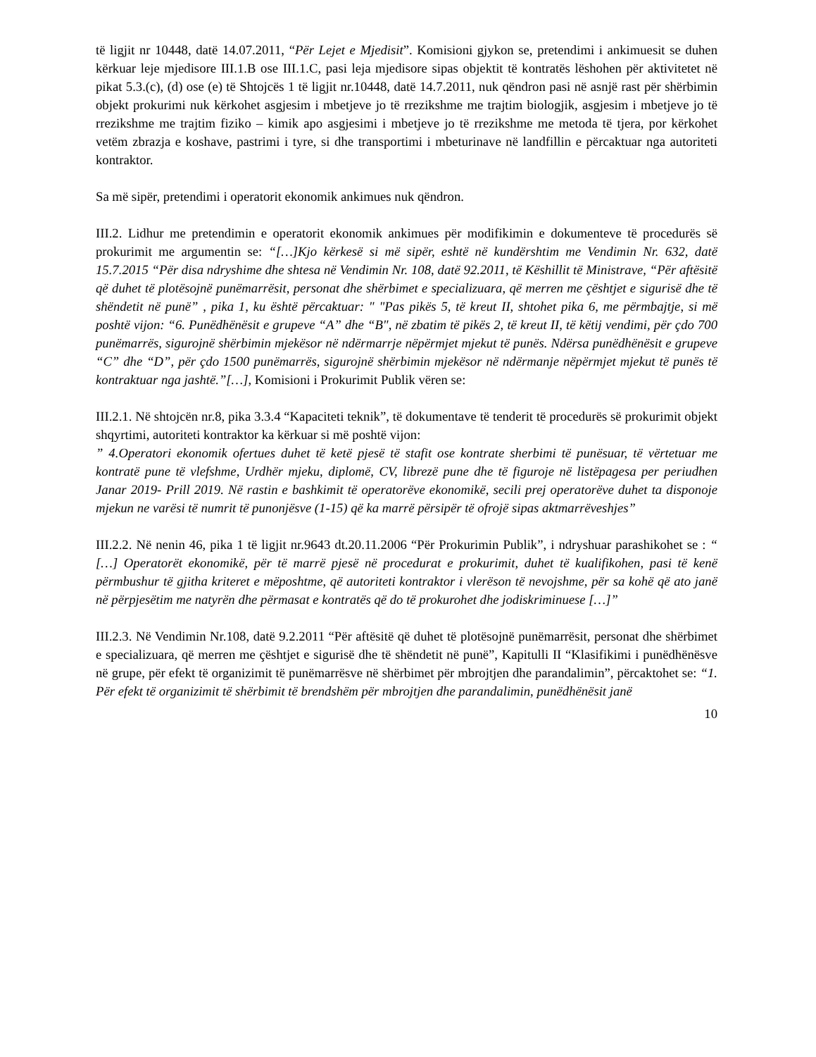të ligjit nr 10448, datë 14.07.2011, “Për Lejet e Mjedisit”. Komisioni gjykon se, pretendimi i ankimuesit se duhen kërkuar leje mjedisore III.1.B ose III.1.C, pasi leja mjedisore sipas objektit të kontratës lëshohen për aktivitetet në pikat 5.3.(c), (d) ose (e) të Shtojcës 1 të ligjit nr.10448, datë 14.7.2011, nuk qëndron pasi në asnjë rast për shërbimin objekt prokurimi nuk kërkohet asgjesim i mbetjeve jo të rrezikshme me trajtim biologjik, asgjesim i mbetjeve jo të rrezikshme me trajtim fiziko – kimik apo asgjesimi i mbetjeve jo të rrezikshme me metoda të tjera, por kërkohet vetëm zbrazja e koshave, pastrimi i tyre, si dhe transportimi i mbeturinave në landfillin e përcaktuar nga autoriteti kontraktor.
Sa më sipër, pretendimi i operatorit ekonomik ankimues nuk qëndron.
III.2. Lidhur me pretendimin e operatorit ekonomik ankimues për modifikimin e dokumenteve të procedurës së prokurimit me argumentin se: “[…]Kjo kërkesë si më sipër, eshtë në kundërshtim me Vendimin Nr. 632, datë 15.7.2015 “Për disa ndryshime dhe shtesa në Vendimin Nr. 108, datë 92.2011, të Këshillit të Ministrave, “Për aftësitë që duhet të plotësojnë punëmarrësit, personat dhe shërbimet e specializuara, që merren me çështjet e sigurisë dhe të shëndetit në punë” , pika 1, ku është përcaktuar: " "Pas pikës 5, të kreut II, shtohet pika 6, me përmbajtje, si më poshtë vijon: “6. Punëdhënësit e grupeve “A” dhe “B", në zbatim të pikës 2, të kreut II, të këtij vendimi, për çdo 700 punëmarrës, sigurojnë shërbimin mjekësor në ndërmarrje nëpërmjet mjekut të punës. Ndërsa punëdhënësit e grupeve “C” dhe “D”, për çdo 1500 punëmarrës, sigurojnë shërbimin mjekësor në ndërmanje nëpërmjet mjekut të punës të kontraktuar nga jashtë.”[…], Komisioni i Prokurimit Publik vëren se:
III.2.1. Në shtojcën nr.8, pika 3.3.4 “Kapaciteti teknik”, të dokumentave të tenderit të procedurës së prokurimit objekt shqyrtimi, autoriteti kontraktor ka kërkuar si më poshtë vijon:
” 4.Operatori ekonomik ofertues duhet të ketë pjesë të stafit ose kontrate sherbimi të punësuar, të vërtetuar me kontratë pune të vlefshme, Urdhër mjeku, diplomë, CV, librezë pune dhe të figuroje në listëpagesa per periudhen Janar 2019- Prill 2019. Në rastin e bashkimit të operatorëve ekonomikë, secili prej operatorëve duhet ta disponoje mjekun ne varësi të numrit të punonjësve (1-15) që ka marrë përsipër të ofrojë sipas aktmarrëveshjes”
III.2.2. Në nenin 46, pika 1 të ligjit nr.9643 dt.20.11.2006 “Për Prokurimin Publik”, i ndryshuar parashikohet se : “ […] Operatorët ekonomikë, për të marrë pjesë në procedurat e prokurimit, duhet të kualifikohen, pasi të kenë përmbushur të gjitha kriteret e mëposhtme, që autoriteti kontraktor i vlerëson të nevojshme, për sa kohë që ato janë në përpjesëtim me natyrën dhe përmasat e kontratës që do të prokurohet dhe jodiskriminuese […]”
III.2.3. Në Vendimin Nr.108, datë 9.2.2011 “Për aftësitë që duhet të plotësojnë punëmarrësit, personat dhe shërbimet e specializuara, që merren me çështjet e sigurisë dhe të shëndetit në punë”, Kapitulli II “Klasifikimi i punëdhënësve në grupe, për efekt të organizimit të punëmarrësve në shërbimet për mbrojtjen dhe parandalimin”, përcaktohet se: “1. Për efekt të organizimit të shërbimit të brendshëm për mbrojtjen dhe parandalimin, punëdhënësit janë
10